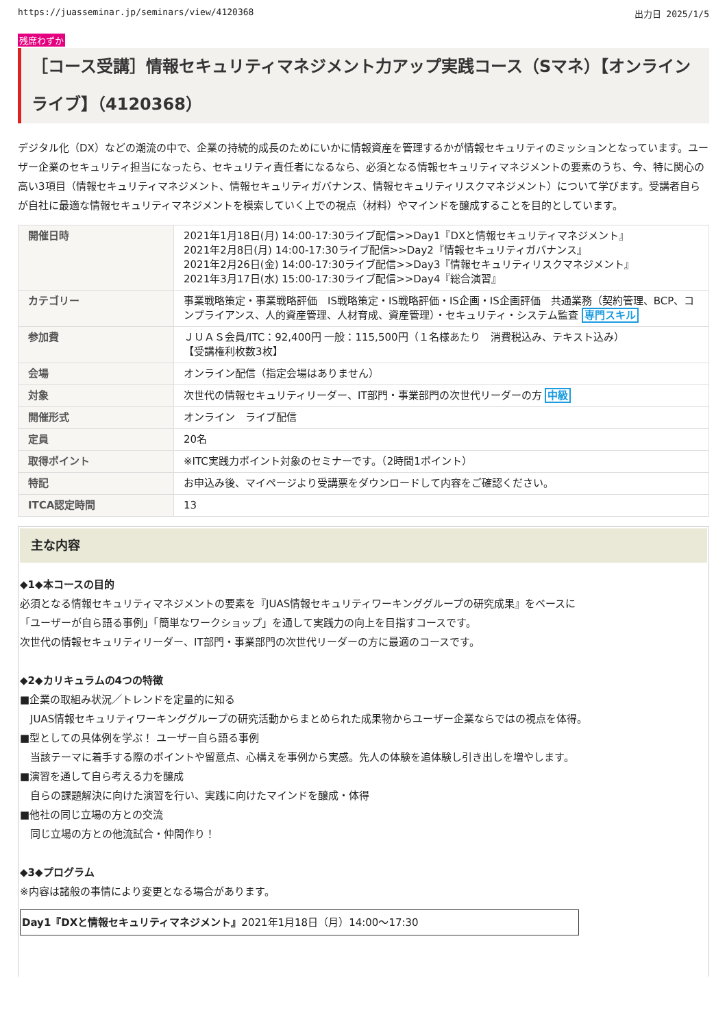https://juasseminar.jp/seminars/view/4120368 出力日 2025/1/5
残席わずか
［コース受講］情報セキュリティマネジメント力アップ実践コース（Sマネ）【オンラインライブ】（4120368）
デジタル化（DX）などの潮流の中で、企業の持続的成長のためにいかに情報資産を管理するかが情報セキュリティのミッションとなっています。ユーザー企業のセキュリティ担当になったら、セキュリティ責任者になるなら、必須となる情報セキュリティマネジメントの要素のうち、今、特に関心の高い3項目（情報セキュリティマネジメント、情報セキュリティガバナンス、情報セキュリティリスクマネジメント）について学びます。受講者自らが自社に最適な情報セキュリティマネジメントを模索していく上での視点（材料）やマインドを醸成することを目的としています。
| 開催日時 | 2021年1月18日(月) 14:00-17:30ライブ配信>>Day1『DXと情報セキュリティマネジメント』 2021年2月8日(月) 14:00-17:30ライブ配信>>Day2『情報セキュリティガバナンス』 2021年2月26日(金) 14:00-17:30ライブ配信>>Day3『情報セキュリティリスクマネジメント』 2021年3月17日(水) 15:00-17:30ライブ配信>>Day4『総合演習』 |
| カテゴリー | 事業戦略策定・事業戦略評価 IS戦略策定・IS戦略評価・IS企画・IS企画評価 共通業務（契約管理、BCP、コンプライアンス、人的資産管理、人材育成、資産管理）・セキュリティ・システム監査 専門スキル |
| 参加費 | ＪＵＡＳ会員/ITC：92,400円 一般：115,500円（１名様あたり 消費税込み、テキスト込み） 【受講権利枚数3枚】 |
| 会場 | オンライン配信（指定会場はありません） |
| 対象 | 次世代の情報セキュリティリーダー、IT部門・事業部門の次世代リーダーの方 中級 |
| 開催形式 | オンライン ライブ配信 |
| 定員 | 20名 |
| 取得ポイント | ※ITC実践力ポイント対象のセミナーです。（2時間1ポイント） |
| 特記 | お申込み後、マイページより受講票をダウンロードして内容をご確認ください。 |
| ITCA認定時間 | 13 |
主な内容
◆1◆本コースの目的
必須となる情報セキュリティマネジメントの要素を『JUAS情報セキュリティワーキンググループの研究成果』をベースに
「ユーザーが自ら語る事例」「簡単なワークショップ」を通して実践力の向上を目指すコースです。
次世代の情報セキュリティリーダー、IT部門・事業部門の次世代リーダーの方に最適のコースです。
◆2◆カリキュラムの4つの特徴
■企業の取組み状況／トレンドを定量的に知る
　JUAS情報セキュリティワーキンググループの研究活動からまとめられた成果物からユーザー企業ならではの視点を体得。
■型としての具体例を学ぶ！ ユーザー自ら語る事例
　当該テーマに着手する際のポイントや留意点、心構えを事例から実感。先人の体験を追体験し引き出しを増やします。
■演習を通して自ら考える力を醸成
　自らの課題解決に向けた演習を行い、実践に向けたマインドを醸成・体得
■他社の同じ立場の方との交流
　同じ立場の方との他流試合・仲間作り！
◆3◆プログラム
※内容は諸般の事情により変更となる場合があります。
Day1『DXと情報セキュリティマネジメント』2021年1月18日（月）14:00～17:30